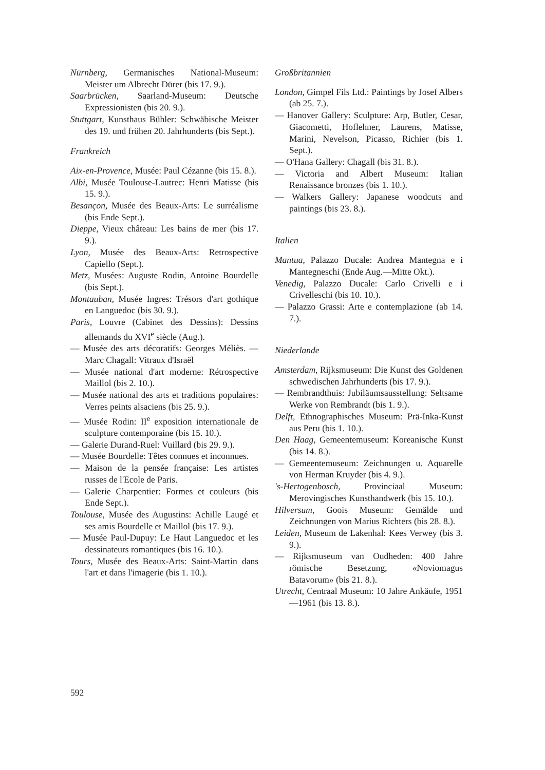Nürnberg, Germanisches National-Museum: Meister um Albrecht Dürer (bis 17. 9.).
Saarbrücken, Saarland-Museum: Deutsche Expressionisten (bis 20. 9.).
Stuttgart, Kunsthaus Bühler: Schwäbische Meister des 19. und frühen 20. Jahrhunderts (bis Sept.).
Frankreich
Aix-en-Provence, Musée: Paul Cézanne (bis 15. 8.).
Albi, Musée Toulouse-Lautrec: Henri Matisse (bis 15. 9.).
Besançon, Musée des Beaux-Arts: Le surréalisme (bis Ende Sept.).
Dieppe, Vieux château: Les bains de mer (bis 17. 9.).
Lyon, Musée des Beaux-Arts: Retrospective Capiello (Sept.).
Metz, Musées: Auguste Rodin, Antoine Bourdelle (bis Sept.).
Montauban, Musée Ingres: Trésors d'art gothique en Languedoc (bis 30. 9.).
Paris, Louvre (Cabinet des Dessins): Dessins allemands du XVI<sup>e</sup> siècle (Aug.).
— Musée des arts décoratifs: Georges Méliès. — Marc Chagall: Vitraux d'Israël
— Musée national d'art moderne: Rétrospective Maillol (bis 2. 10.).
— Musée national des arts et traditions populaires: Verres peints alsaciens (bis 25. 9.).
— Musée Rodin: II<sup>e</sup> exposition internationale de sculpture contemporaine (bis 15. 10.).
— Galerie Durand-Ruel: Vuillard (bis 29. 9.).
— Musée Bourdelle: Têtes connues et inconnues.
— Maison de la pensée française: Les artistes russes de l'Ecole de Paris.
— Galerie Charpentier: Formes et couleurs (bis Ende Sept.).
Toulouse, Musée des Augustins: Achille Laugé et ses amis Bourdelle et Maillol (bis 17. 9.).
— Musée Paul-Dupuy: Le Haut Languedoc et les dessinateurs romantiques (bis 16. 10.).
Tours, Musée des Beaux-Arts: Saint-Martin dans l'art et dans l'imagerie (bis 1. 10.).
Großbritannien
London, Gimpel Fils Ltd.: Paintings by Josef Albers (ab 25. 7.).
— Hanover Gallery: Sculpture: Arp, Butler, Cesar, Giacometti, Hoflehner, Laurens, Matisse, Marini, Nevelson, Picasso, Richier (bis 1. Sept.).
— O'Hana Gallery: Chagall (bis 31. 8.).
— Victoria and Albert Museum: Italian Renaissance bronzes (bis 1. 10.).
— Walkers Gallery: Japanese woodcuts and paintings (bis 23. 8.).
Italien
Mantua, Palazzo Ducale: Andrea Mantegna e i Mantegneschi (Ende Aug.—Mitte Okt.).
Venedig, Palazzo Ducale: Carlo Crivelli e i Crivelleschi (bis 10. 10.).
— Palazzo Grassi: Arte e contemplazione (ab 14. 7.).
Niederlande
Amsterdam, Rijksmuseum: Die Kunst des Goldenen schwedischen Jahrhunderts (bis 17. 9.).
— Rembrandthuis: Jubiläumsausstellung: Seltsame Werke von Rembrandt (bis 1. 9.).
Delft, Ethnographisches Museum: Prä-Inka-Kunst aus Peru (bis 1. 10.).
Den Haag, Gemeentemuseum: Koreanische Kunst (bis 14. 8.).
— Gemeentemuseum: Zeichnungen u. Aquarelle von Herman Kruyder (bis 4. 9.).
's-Hertogenbosch, Provinciaal Museum: Merovingisches Kunsthandwerk (bis 15. 10.).
Hilversum, Goois Museum: Gemälde und Zeichnungen von Marius Richters (bis 28. 8.).
Leiden, Museum de Lakenhal: Kees Verwey (bis 3. 9.).
— Rijksmuseum van Oudheden: 400 Jahre römische Besetzung, «Noviomagus Batavorum» (bis 21. 8.).
Utrecht, Centraal Museum: 10 Jahre Ankäufe, 1951—1961 (bis 13. 8.).
592